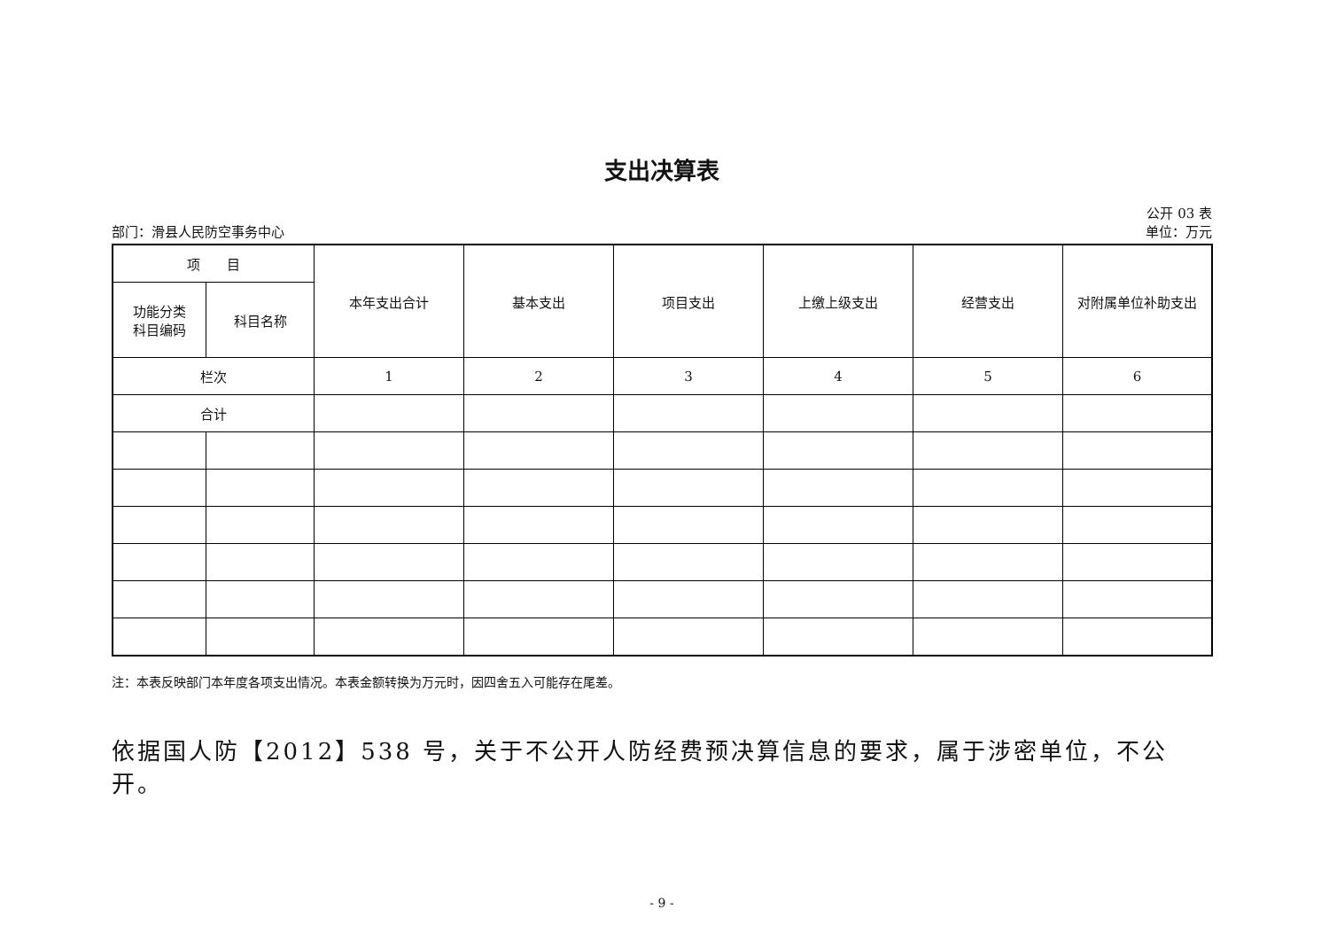支出决算表
公开 03 表
部门：滑县人民防空事务中心 单位：万元
| 项 目 | | 本年支出合计 | 基本支出 | 项目支出 | 上缴上级支出 | 经营支出 | 对附属单位补助支出 |
| --- | --- | --- | --- | --- | --- | --- | --- |
| 功能分类 科目编码 | 科目名称 | | | | | | |
| 栏次 | | 1 | 2 | 3 | 4 | 5 | 6 |
| 合计 | | | | | | | |
注：本表反映部门本年度各项支出情况。本表金额转换为万元时，因四舍五入可能存在尾差。
依据国人防【2012】538 号，关于不公开人防经费预决算信息的要求，属于涉密单位，不公开。
- 9 -